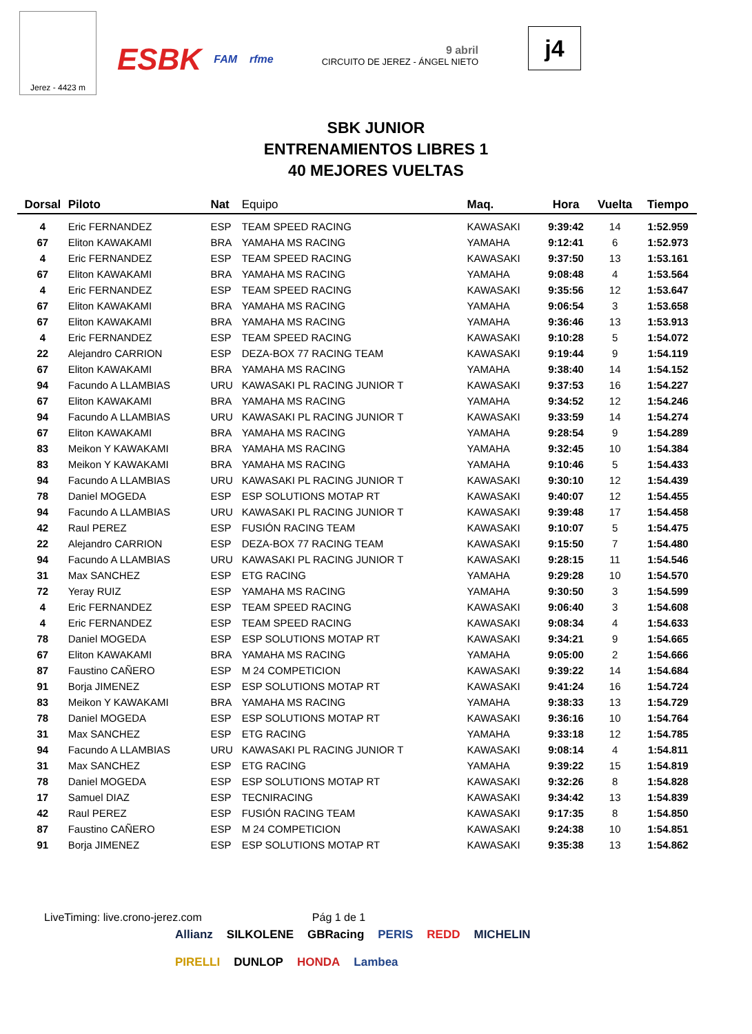Jerez - 4423 m
ESBK FAM rfme
9 abril
CIRCUITO DE JEREZ - ÁNGEL NIETO
j4
SBK JUNIOR
ENTRENAMIENTOS LIBRES 1
40 MEJORES VUELTAS
| Dorsal | Piloto | Nat | Equipo | Maq. | Hora | Vuelta | Tiempo |
| --- | --- | --- | --- | --- | --- | --- | --- |
| 4 | Eric FERNANDEZ | ESP | TEAM SPEED RACING | KAWASAKI | 9:39:42 | 14 | 1:52.959 |
| 67 | Eliton KAWAKAMI | BRA | YAMAHA MS RACING | YAMAHA | 9:12:41 | 6 | 1:52.973 |
| 4 | Eric FERNANDEZ | ESP | TEAM SPEED RACING | KAWASAKI | 9:37:50 | 13 | 1:53.161 |
| 67 | Eliton KAWAKAMI | BRA | YAMAHA MS RACING | YAMAHA | 9:08:48 | 4 | 1:53.564 |
| 4 | Eric FERNANDEZ | ESP | TEAM SPEED RACING | KAWASAKI | 9:35:56 | 12 | 1:53.647 |
| 67 | Eliton KAWAKAMI | BRA | YAMAHA MS RACING | YAMAHA | 9:06:54 | 3 | 1:53.658 |
| 67 | Eliton KAWAKAMI | BRA | YAMAHA MS RACING | YAMAHA | 9:36:46 | 13 | 1:53.913 |
| 4 | Eric FERNANDEZ | ESP | TEAM SPEED RACING | KAWASAKI | 9:10:28 | 5 | 1:54.072 |
| 22 | Alejandro CARRION | ESP | DEZA-BOX 77 RACING TEAM | KAWASAKI | 9:19:44 | 9 | 1:54.119 |
| 67 | Eliton KAWAKAMI | BRA | YAMAHA MS RACING | YAMAHA | 9:38:40 | 14 | 1:54.152 |
| 94 | Facundo A LLAMBIAS | URU | KAWASAKI PL RACING JUNIOR T | KAWASAKI | 9:37:53 | 16 | 1:54.227 |
| 67 | Eliton KAWAKAMI | BRA | YAMAHA MS RACING | YAMAHA | 9:34:52 | 12 | 1:54.246 |
| 94 | Facundo A LLAMBIAS | URU | KAWASAKI PL RACING JUNIOR T | KAWASAKI | 9:33:59 | 14 | 1:54.274 |
| 67 | Eliton KAWAKAMI | BRA | YAMAHA MS RACING | YAMAHA | 9:28:54 | 9 | 1:54.289 |
| 83 | Meikon Y KAWAKAMI | BRA | YAMAHA MS RACING | YAMAHA | 9:32:45 | 10 | 1:54.384 |
| 83 | Meikon Y KAWAKAMI | BRA | YAMAHA MS RACING | YAMAHA | 9:10:46 | 5 | 1:54.433 |
| 94 | Facundo A LLAMBIAS | URU | KAWASAKI PL RACING JUNIOR T | KAWASAKI | 9:30:10 | 12 | 1:54.439 |
| 78 | Daniel MOGEDA | ESP | ESP SOLUTIONS MOTAP RT | KAWASAKI | 9:40:07 | 12 | 1:54.455 |
| 94 | Facundo A LLAMBIAS | URU | KAWASAKI PL RACING JUNIOR T | KAWASAKI | 9:39:48 | 17 | 1:54.458 |
| 42 | Raul PEREZ | ESP | FUSIÓN RACING TEAM | KAWASAKI | 9:10:07 | 5 | 1:54.475 |
| 22 | Alejandro CARRION | ESP | DEZA-BOX 77 RACING TEAM | KAWASAKI | 9:15:50 | 7 | 1:54.480 |
| 94 | Facundo A LLAMBIAS | URU | KAWASAKI PL RACING JUNIOR T | KAWASAKI | 9:28:15 | 11 | 1:54.546 |
| 31 | Max SANCHEZ | ESP | ETG RACING | YAMAHA | 9:29:28 | 10 | 1:54.570 |
| 72 | Yeray RUIZ | ESP | YAMAHA MS RACING | YAMAHA | 9:30:50 | 3 | 1:54.599 |
| 4 | Eric FERNANDEZ | ESP | TEAM SPEED RACING | KAWASAKI | 9:06:40 | 3 | 1:54.608 |
| 4 | Eric FERNANDEZ | ESP | TEAM SPEED RACING | KAWASAKI | 9:08:34 | 4 | 1:54.633 |
| 78 | Daniel MOGEDA | ESP | ESP SOLUTIONS MOTAP RT | KAWASAKI | 9:34:21 | 9 | 1:54.665 |
| 67 | Eliton KAWAKAMI | BRA | YAMAHA MS RACING | YAMAHA | 9:05:00 | 2 | 1:54.666 |
| 87 | Faustino CAÑERO | ESP | M 24 COMPETICION | KAWASAKI | 9:39:22 | 14 | 1:54.684 |
| 91 | Borja JIMENEZ | ESP | ESP SOLUTIONS MOTAP RT | KAWASAKI | 9:41:24 | 16 | 1:54.724 |
| 83 | Meikon Y KAWAKAMI | BRA | YAMAHA MS RACING | YAMAHA | 9:38:33 | 13 | 1:54.729 |
| 78 | Daniel MOGEDA | ESP | ESP SOLUTIONS MOTAP RT | KAWASAKI | 9:36:16 | 10 | 1:54.764 |
| 31 | Max SANCHEZ | ESP | ETG RACING | YAMAHA | 9:33:18 | 12 | 1:54.785 |
| 94 | Facundo A LLAMBIAS | URU | KAWASAKI PL RACING JUNIOR T | KAWASAKI | 9:08:14 | 4 | 1:54.811 |
| 31 | Max SANCHEZ | ESP | ETG RACING | YAMAHA | 9:39:22 | 15 | 1:54.819 |
| 78 | Daniel MOGEDA | ESP | ESP SOLUTIONS MOTAP RT | KAWASAKI | 9:32:26 | 8 | 1:54.828 |
| 17 | Samuel DIAZ | ESP | TECNIRACING | KAWASAKI | 9:34:42 | 13 | 1:54.839 |
| 42 | Raul PEREZ | ESP | FUSIÓN RACING TEAM | KAWASAKI | 9:17:35 | 8 | 1:54.850 |
| 87 | Faustino CAÑERO | ESP | M 24 COMPETICION | KAWASAKI | 9:24:38 | 10 | 1:54.851 |
| 91 | Borja JIMENEZ | ESP | ESP SOLUTIONS MOTAP RT | KAWASAKI | 9:35:38 | 13 | 1:54.862 |
LiveTiming: live.crono-jerez.com Pág 1 de 1
Allianz SILKOLENE GBRacing PERIS REDD MICHELIN PIRELLI DUNLOP HONDA Lambea